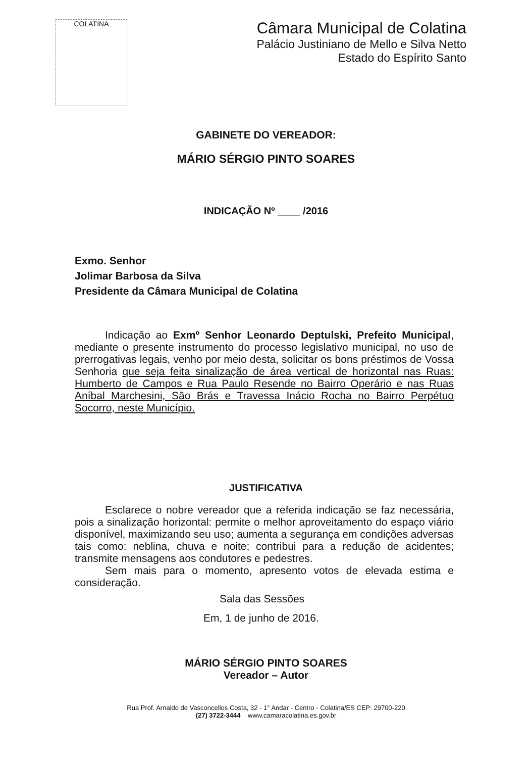COLATINA
Câmara Municipal de Colatina
Palácio Justiniano de Mello e Silva Netto
Estado do Espírito Santo
GABINETE DO VEREADOR:
MÁRIO SÉRGIO PINTO SOARES
INDICAÇÃO Nº ____ /2016
Exmo. Senhor
Jolimar Barbosa da Silva
Presidente da Câmara Municipal de Colatina
Indicação ao Exmº Senhor Leonardo Deptulski, Prefeito Municipal, mediante o presente instrumento do processo legislativo municipal, no uso de prerrogativas legais, venho por meio desta, solicitar os bons préstimos de Vossa Senhoria que seja feita sinalização de área vertical de horizontal nas Ruas: Humberto de Campos e Rua Paulo Resende no Bairro Operário e nas Ruas Aníbal Marchesini, São Brás e Travessa Inácio Rocha no Bairro Perpétuo Socorro, neste Município.
JUSTIFICATIVA
Esclarece o nobre vereador que a referida indicação se faz necessária, pois a sinalização horizontal: permite o melhor aproveitamento do espaço viário disponível, maximizando seu uso; aumenta a segurança em condições adversas tais como: neblina, chuva e noite; contribui para a redução de acidentes; transmite mensagens aos condutores e pedestres.
Sem mais para o momento, apresento votos de elevada estima e consideração.
Sala das Sessões
Em, 1 de junho de 2016.
MÁRIO SÉRGIO PINTO SOARES
Vereador – Autor
Rua Prof. Arnaldo de Vasconcellos Costa, 32 - 1° Andar - Centro - Colatina/ES CEP: 29700-220
(27) 3722-3444 www.camaracolatina.es.gov.br